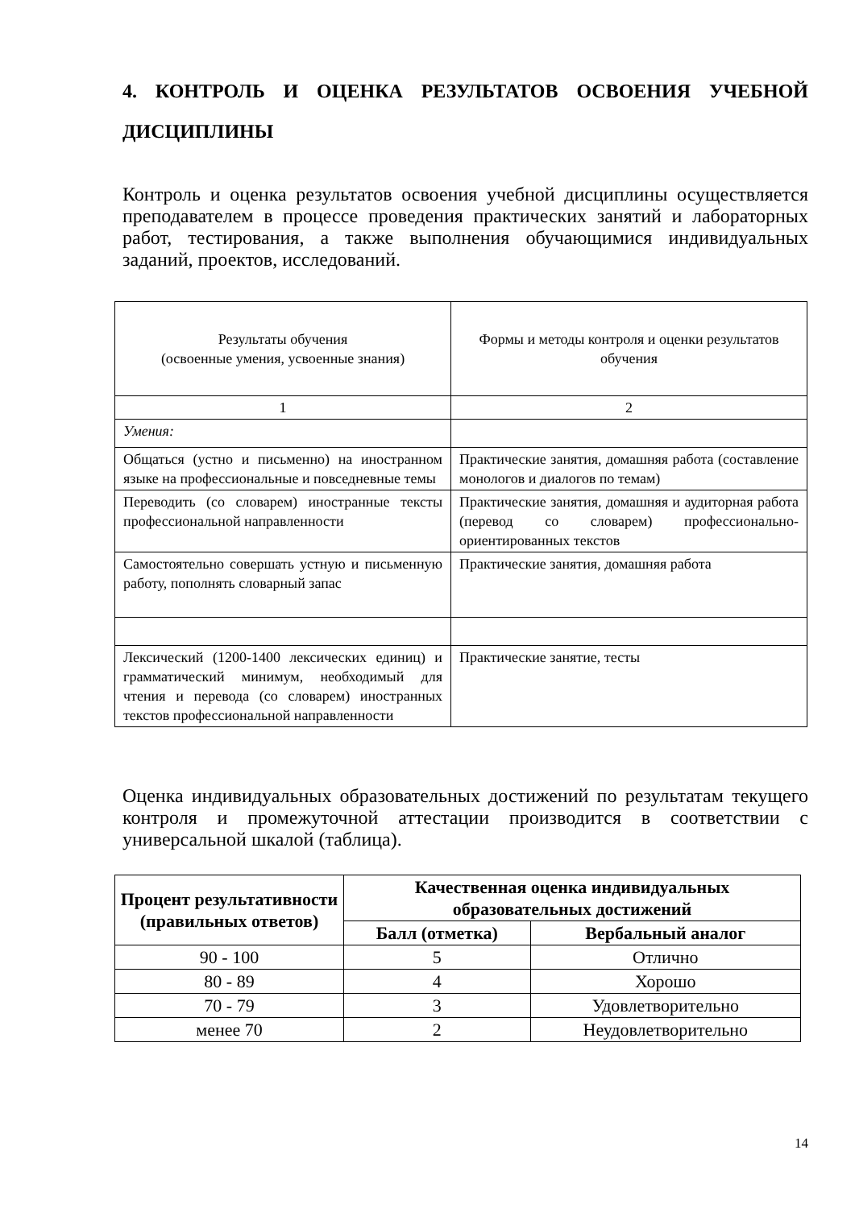4. КОНТРОЛЬ И ОЦЕНКА РЕЗУЛЬТАТОВ ОСВОЕНИЯ УЧЕБНОЙ ДИСЦИПЛИНЫ
Контроль и оценка результатов освоения учебной дисциплины осуществляется преподавателем в процессе проведения практических занятий и лабораторных работ, тестирования, а также выполнения обучающимися индивидуальных заданий, проектов, исследований.
| Результаты обучения (освоенные умения, усвоенные знания) | Формы и методы контроля и оценки результатов обучения |
| 1 | 2 |
| Умения: | |
| Общаться (устно и письменно) на иностранном языке на профессиональные и повседневные темы | Практические занятия, домашняя работа (составление монологов и диалогов по темам) |
| Переводить (со словарем) иностранные тексты профессиональной направленности | Практические занятия, домашняя и аудиторная работа (перевод со словарем) профессионально-ориентированных текстов |
| Самостоятельно совершать устную и письменную работу, пополнять словарный запас | Практические занятия, домашняя работа |
| Лексический (1200-1400 лексических единиц) и грамматический минимум, необходимый для чтения и перевода (со словарем) иностранных текстов профессиональной направленности | Практические занятие, тесты |
Оценка индивидуальных образовательных достижений по результатам текущего контроля и промежуточной аттестации производится в соответствии с универсальной шкалой (таблица).
| Процент результативности (правильных ответов) | Качественная оценка индивидуальных образовательных достижений | |
| --- | --- | --- |
| | Балл (отметка) | Вербальный аналог |
| 90 - 100 | 5 | Отлично |
| 80 - 89 | 4 | Хорошо |
| 70 - 79 | 3 | Удовлетворительно |
| менее 70 | 2 | Неудовлетворительно |
14